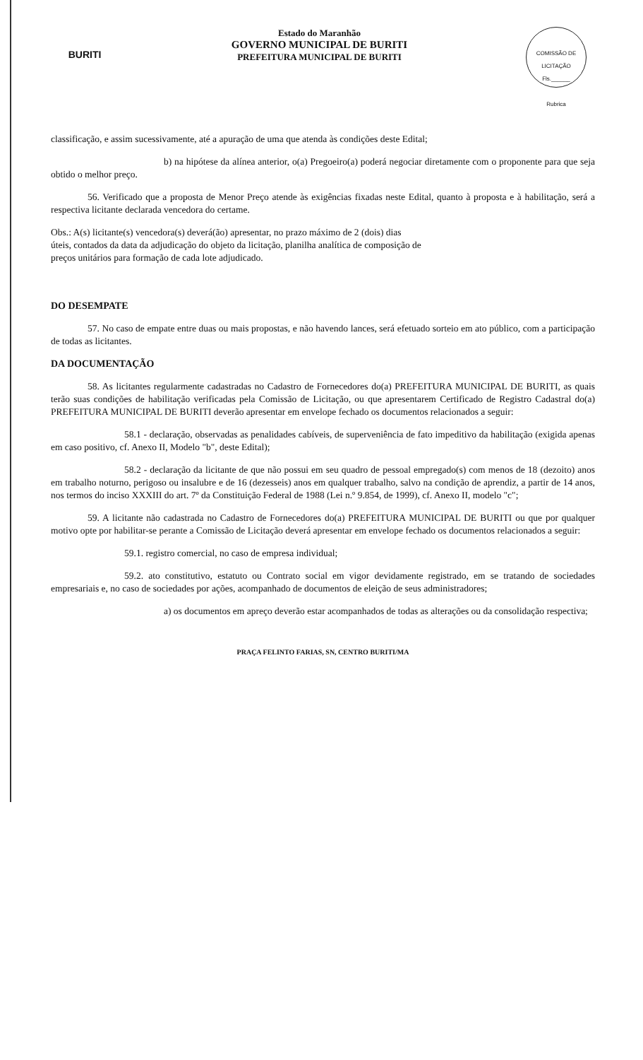BURITI
Estado do Maranhão
GOVERNO MUNICIPAL DE BURITI
PREFEITURA MUNICIPAL DE BURITI
COMISSÃO DE LICITAÇÃO
Fls.______
Rubrica
classificação, e assim sucessivamente, até a apuração de uma que atenda às condições deste Edital;
b) na hipótese da alínea anterior, o(a) Pregoeiro(a) poderá negociar diretamente com o proponente para que seja obtido o melhor preço.
56. Verificado que a proposta de Menor Preço atende às exigências fixadas neste Edital, quanto à proposta e à habilitação, será a respectiva licitante declarada vencedora do certame.
Obs.: A(s) licitante(s) vencedora(s) deverá(ão) apresentar, no prazo máximo de 2 (dois) dias úteis, contados da data da adjudicação do objeto da licitação, planilha analítica de composição de preços unitários para formação de cada lote adjudicado.
DO DESEMPATE
57. No caso de empate entre duas ou mais propostas, e não havendo lances, será efetuado sorteio em ato público, com a participação de todas as licitantes.
DA DOCUMENTAÇÃO
58. As licitantes regularmente cadastradas no Cadastro de Fornecedores do(a) PREFEITURA MUNICIPAL DE BURITI, as quais terão suas condições de habilitação verificadas pela Comissão de Licitação, ou que apresentarem Certificado de Registro Cadastral do(a) PREFEITURA MUNICIPAL DE BURITI deverão apresentar em envelope fechado os documentos relacionados a seguir:
58.1 - declaração, observadas as penalidades cabíveis, de superveniência de fato impeditivo da habilitação (exigida apenas em caso positivo, cf. Anexo II, Modelo "b", deste Edital);
58.2 - declaração da licitante de que não possui em seu quadro de pessoal empregado(s) com menos de 18 (dezoito) anos em trabalho noturno, perigoso ou insalubre e de 16 (dezesseis) anos em qualquer trabalho, salvo na condição de aprendiz, a partir de 14 anos, nos termos do inciso XXXIII do art. 7º da Constituição Federal de 1988 (Lei n.º 9.854, de 1999), cf. Anexo II, modelo "c";
59. A licitante não cadastrada no Cadastro de Fornecedores do(a) PREFEITURA MUNICIPAL DE BURITI ou que por qualquer motivo opte por habilitar-se perante a Comissão de Licitação deverá apresentar em envelope fechado os documentos relacionados a seguir:
59.1. registro comercial, no caso de empresa individual;
59.2. ato constitutivo, estatuto ou Contrato social em vigor devidamente registrado, em se tratando de sociedades empresariais e, no caso de sociedades por ações, acompanhado de documentos de eleição de seus administradores;
a) os documentos em apreço deverão estar acompanhados de todas as alterações ou da consolidação respectiva;
PRAÇA FELINTO FARIAS, SN, CENTRO BURITI/MA